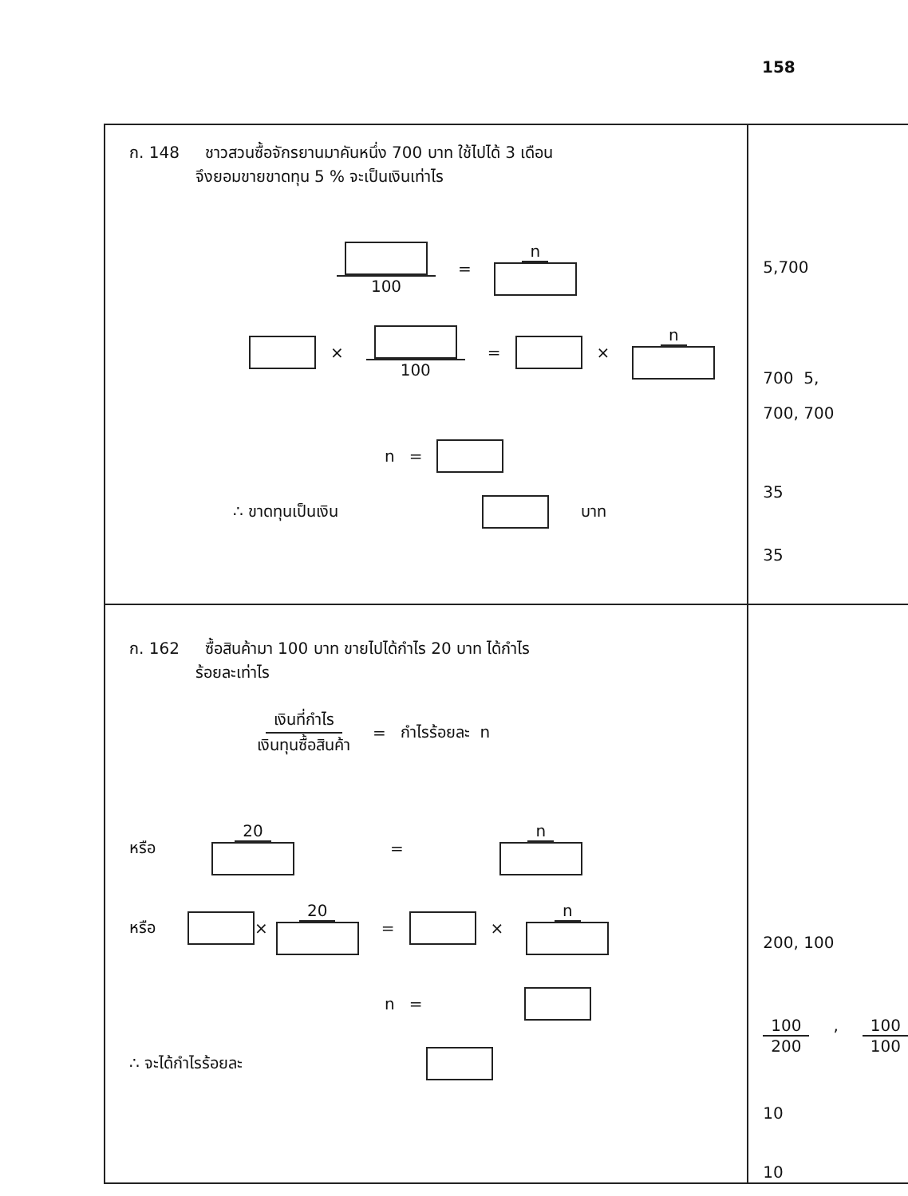158
| ก. 148 ชาวสวนซื้อจักรยานมาคันหนึ่ง 700 บาท ใช้ไปได้ 3 เดือน จึงยอมขายขาดทุน 5 % จะเป็นเงินเท่าไร 100 = n × 100 = × n n = ∴ ขาดทุนเป็นเงิน บาท | 5,700 700 5, 700, 700 35 35 |
| ก. 162 ซื้อสินค้ามา 100 บาท ขายไปได้กำไร 20 บาท ได้กำไร ร้อยละเท่าไร เงินที่กำไร เงินทุนซื้อสินค้า = กำไรร้อยละ n หรือ 20 = n หรือ × 20 = × n n = ∴ จะได้กำไรร้อยละ | 200, 100 100 200 , 100 100 10 10 |